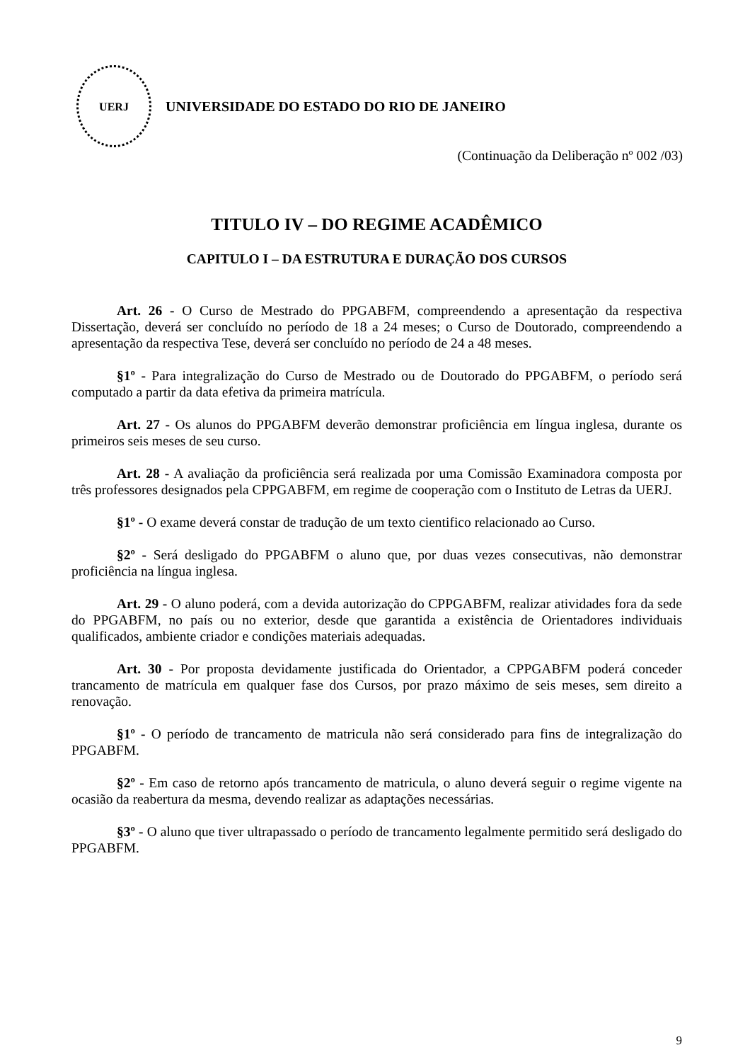UERJ
UNIVERSIDADE DO ESTADO DO RIO DE JANEIRO
(Continuação da Deliberação nº 002 /03)
TITULO IV – DO REGIME ACADÊMICO
CAPITULO I – DA ESTRUTURA E DURAÇÃO DOS CURSOS
Art. 26 - O Curso de Mestrado do PPGABFM, compreendendo a apresentação da respectiva Dissertação, deverá ser concluído no período de 18 a 24 meses; o Curso de Doutorado, compreendendo a apresentação da respectiva Tese, deverá ser concluído no período de 24 a 48 meses.
§1º - Para integralização do Curso de Mestrado ou de Doutorado do PPGABFM, o período será computado a partir da data efetiva da primeira matrícula.
Art. 27 - Os alunos do PPGABFM deverão demonstrar proficiência em língua inglesa, durante os primeiros seis meses de seu curso.
Art. 28 - A avaliação da proficiência será realizada por uma Comissão Examinadora composta por três professores designados pela CPPGABFM, em regime de cooperação com o Instituto de Letras da UERJ.
§1º - O exame deverá constar de tradução de um texto cientifico relacionado ao Curso.
§2º - Será desligado do PPGABFM o aluno que, por duas vezes consecutivas, não demonstrar proficiência na língua inglesa.
Art. 29 - O aluno poderá, com a devida autorização do CPPGABFM, realizar atividades fora da sede do PPGABFM, no país ou no exterior, desde que garantida a existência de Orientadores individuais qualificados, ambiente criador e condições materiais adequadas.
Art. 30 - Por proposta devidamente justificada do Orientador, a CPPGABFM poderá conceder trancamento de matrícula em qualquer fase dos Cursos, por prazo máximo de seis meses, sem direito a renovação.
§1º - O período de trancamento de matricula não será considerado para fins de integralização do PPGABFM.
§2º - Em caso de retorno após trancamento de matricula, o aluno deverá seguir o regime vigente na ocasião da reabertura da mesma, devendo realizar as adaptações necessárias.
§3º - O aluno que tiver ultrapassado o período de trancamento legalmente permitido será desligado do PPGABFM.
9